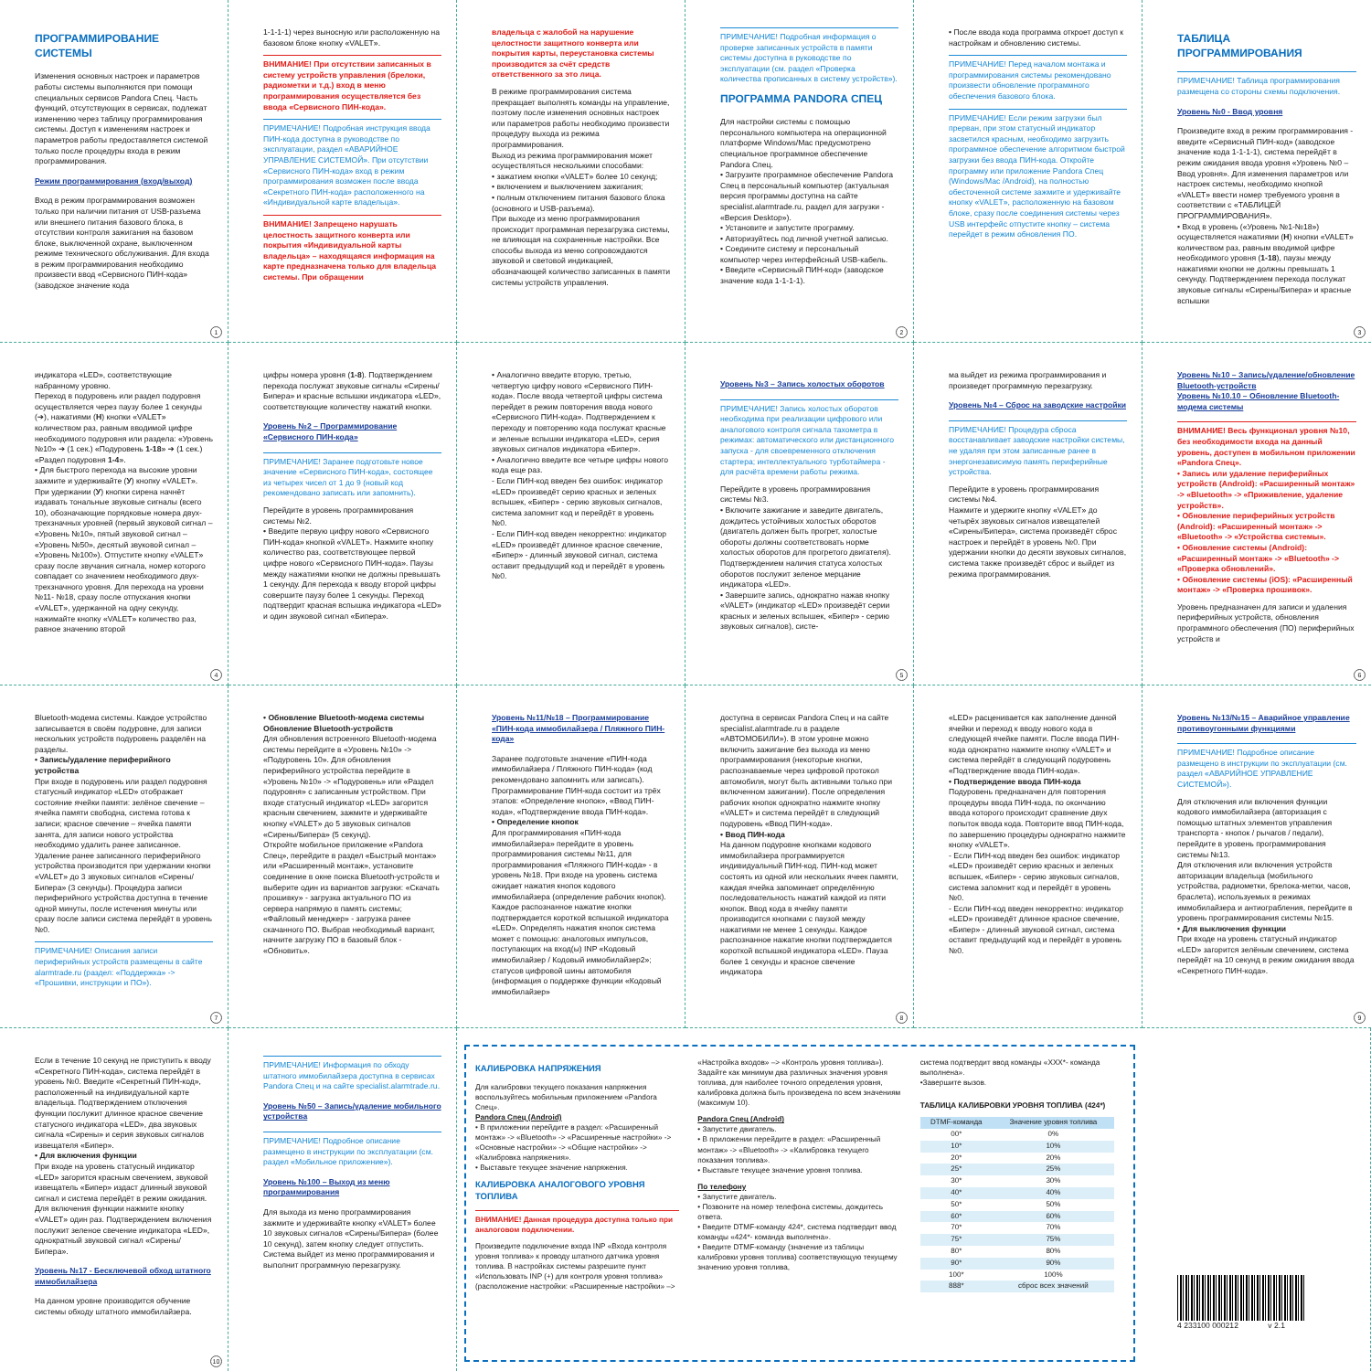ПРОГРАММИРОВАНИЕ СИСТЕМЫ
Изменения основных настроек и параметров работы системы выполняются при помощи специальных сервисов Pandora Спец. Часть функций, отсутствующих в сервисах, подлежат изменению через таблицу программирования системы. Доступ к изменениям настроек и параметров работы предоставляется системой только после процедуры входа в режим программирования.
Режим программирования (вход/выход)
Вход в режим программирования возможен только при наличии питания от USB-разъема или внешнего питания базового блока, в отсутствии контроля зажигания на базовом блоке, выключенной охране, выключенном режиме технического обслуживания. Для входа в режим программирования необходимо произвести ввод «Сервисного ПИН-кода» (заводское значение кода
1
1-1-1-1) через выносную или расположенную на базовом блоке кнопку «VALET».
ВНИМАНИЕ! При отсутствии записанных в систему устройств управления (брелоки, радиометки и т.д.) вход в меню программирования осуществляется без ввода «Сервисного ПИН-кода».
ПРИМЕЧАНИЕ! Подробная инструкция ввода ПИН-кода доступна в руководстве по эксплуатации, раздел «АВАРИЙНОЕ УПРАВЛЕНИЕ СИСТЕМОЙ». При отсутствии «Сервисного ПИН-кода» вход в режим программирования возможен после ввода «Секретного ПИН-кода» расположенного на «Индивидуальной карте владельца».
ВНИМАНИЕ! Запрещено нарушать целостность защитного конверта или покрытия «Индивидуальной карты владельца» – находящаяся информация на карте предназначена только для владельца системы. При обращении
владельца с жалобой на нарушение целостности защитного конверта или покрытия карты, переустановка системы производится за счёт средств ответственного за это лица.
В режиме программирования система прекращает выполнять команды на управление, поэтому после изменения основных настроек или параметров работы необходимо произвести процедуру выхода из режима программирования.
Выход из режима программирования может осуществляться несколькими способами:
• зажатием кнопки «VALET» более 10 секунд;
• включением и выключением зажигания;
• полным отключением питания базового блока (основного и USB-разъема).
При выходе из меню программирования происходит программная перезагрузка системы, не влияющая на сохраненные настройки. Все способы выхода из меню сопровождаются звуковой и световой индикацией, обозначающей количество записанных в памяти системы устройств управления.
ПРИМЕЧАНИЕ! Подробная информация о проверке записанных устройств в памяти системы доступна в руководстве по эксплуатации (см. раздел «Проверка количества прописанных в систему устройств»).
ПРОГРАММА PANDORA СПЕЦ
Для настройки системы с помощью персонального компьютера на операционной платформе Windows/Mac предусмотрено специальное программное обеспечение Pandora Спец.
• Загрузите программное обеспечение Pandora Спец в персональный компьютер (актуальная версия программы доступна на сайте specialist.alarmtrade.ru, раздел для загрузки - «Версия Desktop»).
• Установите и запустите программу.
• Авторизуйтесь под личной учетной записью.
• Соедините систему и персональный компьютер через интерфейсный USB-кабель.
• Введите «Сервисный ПИН-код» (заводское значение кода 1-1-1-1).
2
• После ввода кода программа откроет доступ к настройкам и обновлению системы.
ПРИМЕЧАНИЕ! Перед началом монтажа и программирования системы рекомендовано произвести обновление программного обеспечения базового блока.
ПРИМЕЧАНИЕ! Если режим загрузки был прерван, при этом статусный индикатор засветился красным, необходимо загрузить программное обеспечение алгоритмом быстрой загрузки без ввода ПИН-кода. Откройте программу или приложение Pandora Спец (Windows/Mac /Android), на полностью обесточенной системе зажмите и удерживайте кнопку «VALET», расположенную на базовом блоке, сразу после соединения системы через USB интерфейс отпустите кнопку – система перейдет в режим обновления ПО.
ТАБЛИЦА ПРОГРАММИРОВАНИЯ
ПРИМЕЧАНИЕ! Таблица программирования размещена со стороны схемы подключения.
Уровень №0 - Ввод уровня
Произведите вход в режим программирования - введите «Сервисный ПИН-код» (заводское значение кода 1-1-1-1), система перейдёт в режим ожидания ввода уровня «Уровень №0 – Ввод уровня». Для изменения параметров или настроек системы, необходимо кнопкой «VALET» ввести номер требуемого уровня в соответствии с «ТАБЛИЦЕЙ ПРОГРАММИРОВАНИЯ».
• Вход в уровень («Уровень №1-№18») осуществляется нажатиями (Н) кнопки «VALET» количеством раз, равным вводимой цифре необходимого уровня (1-18), паузы между нажатиями кнопки не должны превышать 1 секунду. Подтверждением перехода послужат звуковые сигналы «Сирены/Бипера» и красные вспышки
3
индикатора «LED», соответствующие набранному уровню.
Переход в подуровень или раздел подуровня осуществляется через паузу более 1 секунды (➔), нажатиями (Н) кнопки «VALET» количеством раз, равным вводимой цифре необходимого подуровня или раздела: «Уровень №10» ➔ (1 сек.) «Подуровень 1-18» ➔ (1 сек.) «Раздел подуровня 1-4».
• Для быстрого перехода на высокие уровни зажмите и удерживайте (У) кнопку «VALET». При удержании (У) кнопки сирена начнёт издавать тональные звуковые сигналы (всего 10), обозначающие порядковые номера двух-трехзначных уровней (первый звуковой сигнал – «Уровень №10», пятый звуковой сигнал – «Уровень №50», десятый звуковой сигнал – «Уровень №100»). Отпустите кнопку «VALET» сразу после звучания сигнала, номер которого совпадает со значением необходимого двух-трехзначного уровня. Для перехода на уровни №11- №18, сразу после отпускания кнопки «VALET», удержанной на одну секунду, нажимайте кнопку «VALET» количество раз, равное значению второй
4
цифры номера уровня (1-8). Подтверждением перехода послужат звуковые сигналы «Сирены/Бипера» и красные вспышки индикатора «LED», соответствующие количеству нажатий кнопки.
Уровень №2 – Программирование «Сервисного ПИН-кода»
ПРИМЕЧАНИЕ! Заранее подготовьте новое значение «Сервисного ПИН-кода», состоящее из четырех чисел от 1 до 9 (новый код рекомендовано записать или запомнить).
Перейдите в уровень программирования системы №2.
• Введите первую цифру нового «Сервисного ПИН-кода» кнопкой «VALET». Нажмите кнопку количество раз, соответствующее первой цифре нового «Сервисного ПИН-кода». Паузы между нажатиями кнопки не должны превышать 1 секунду. Для перехода к вводу второй цифры совершите паузу более 1 секунды. Переход подтвердит красная вспышка индикатора «LED» и один звуковой сигнал «Бипера».
• Аналогично введите вторую, третью, четвертую цифру нового «Сервисного ПИН-кода». После ввода четвертой цифры система перейдет в режим повторения ввода нового «Сервисного ПИН-кода». Подтверждением к переходу и повторению кода послужат красные и зеленые вспышки индикатора «LED», серия звуковых сигналов индикатора «Бипер».
• Аналогично введите все четыре цифры нового кода еще раз.
- Если ПИН-код введен без ошибок: индикатор «LED» произведёт серию красных и зеленых вспышек, «Бипер» - серию звуковых сигналов, система запомнит код и перейдёт в уровень №0.
- Если ПИН-код введен некорректно: индикатор «LED» произведёт длинное красное свечение, «Бипер» - длинный звуковой сигнал, система оставит предыдущий код и перейдёт в уровень №0.
Уровень №3 – Запись холостых оборотов
ПРИМЕЧАНИЕ! Запись холостых оборотов необходима при реализации цифрового или аналогового контроля сигнала тахометра в режимах: автоматического или дистанционного запуска - для своевременного отключения стартера; интеллектуального турботаймера - для расчёта времени работы режима.
Перейдите в уровень программирования системы №3.
• Включите зажигание и заведите двигатель, дождитесь устойчивых холостых оборотов (двигатель должен быть прогрет, холостые обороты должны соответствовать норме холостых оборотов для прогретого двигателя). Подтверждением наличия статуса холостых оборотов послужит зеленое мерцание индикатора «LED».
• Завершите запись, однократно нажав кнопку «VALET» (индикатор «LED» произведёт серии красных и зеленых вспышек, «Бипер» - серию звуковых сигналов), систе-
5
ма выйдет из режима программирования и произведет программную перезагрузку.
Уровень №4 – Сброс на заводские настройки
ПРИМЕЧАНИЕ! Процедура сброса восстанавливает заводские настройки системы, не удаляя при этом записанные ранее в энергонезависимую память периферийные устройства.
Перейдите в уровень программирования системы №4.
Нажмите и удержите кнопку «VALET» до четырёх звуковых сигналов извещателей «Сирены/Бипера», система произведёт сброс настроек и перейдёт в уровень №0. При удержании кнопки до десяти звуковых сигналов, система также произведёт сброс и выйдет из режима программирования.
Уровень №10 – Запись/удаление/обновление Bluetooth-устройств
Уровень №10.10 – Обновление Bluetooth-модема системы
ВНИМАНИЕ! Весь функционал уровня №10, без необходимости входа на данный уровень, доступен в мобильном приложении «Pandora Спец».
• Запись или удаление периферийных устройств (Android): «Расширенный монтаж» -> «Bluetooth» -> «Приживление, удаление устройств».
• Обновление периферийных устройств (Android): «Расширенный монтаж» -> «Bluetooth» -> «Устройства системы».
• Обновление системы (Android): «Расширенный монтаж» -> «Bluetooth» -> «Проверка обновлений».
• Обновление системы (iOS): «Расширенный монтаж» -> «Проверка прошивок».
Уровень предназначен для записи и удаления периферийных устройств, обновления программного обеспечения (ПО) периферийных устройств и
6
Bluetooth-модема системы. Каждое устройство записывается в своём подуровне, для записи нескольких устройств подуровень разделён на разделы.
• Запись/удаление периферийного устройства
При входе в подуровень или раздел подуровня статусный индикатор «LED» отображает состояние ячейки памяти: зелёное свечение – ячейка памяти свободна, система готова к записи; красное свечение – ячейка памяти занята, для записи нового устройства необходимо удалить ранее записанное. Удаление ранее записанного периферийного устройства производится при удержании кнопки «VALET» до 3 звуковых сигналов «Сирены/Бипера» (3 секунды). Процедура записи периферийного устройства доступна в течение одной минуты, после истечения минуты или сразу после записи система перейдёт в уровень №0.
ПРИМЕЧАНИЕ! Описания записи периферийных устройств размещены в сайте alarmtrade.ru (раздел: «Поддержка» -> «Прошивки, инструкции и ПО»).
7
• Обновление Bluetooth-модема системы
Обновление Bluetooth-устройств
Для обновления встроенного Bluetooth-модема системы перейдите в «Уровень №10» -> «Подуровень 10». Для обновления периферийного устройства перейдите в «Уровень №10» -> «Подуровень» или «Раздел подуровня» с записанным устройством. При входе статусный индикатор «LED» загорится красным свечением, зажмите и удерживайте кнопку «VALET» до 5 звуковых сигналов «Сирены/Бипера» (5 секунд).
Откройте мобильное приложение «Pandora Спец», перейдите в раздел «Быстрый монтаж» или «Расширенный монтаж», установите соединение в окне поиска Bluetooth-устройств и выберите один из вариантов загрузки: «Скачать прошивку» - загрузка актуального ПО из сервера напрямую в память системы; «Файловый менеджер» - загрузка ранее скачанного ПО. Выбрав необходимый вариант, начните загрузку ПО в базовый блок - «Обновить».
Уровень №11/№18 – Программирование «ПИН-кода иммобилайзера / Пляжного ПИН-кода»
Заранее подготовьте значение «ПИН-кода иммобилайзера / Пляжного ПИН-кода» (код рекомендовано запомнить или записать).
Программирование ПИН-кода состоит из трёх этапов: «Определение кнопок», «Ввод ПИН-кода», «Подтверждение ввода ПИН-кода».
• Определение кнопок
Для программирования «ПИН-кода иммобилайзера» перейдите в уровень программирования системы №11, для программирования «Пляжного ПИН-кода» - в уровень №18. При входе на уровень система ожидает нажатия кнопок кодового иммобилайзера (определение рабочих кнопок). Каждое распознанное нажатие кнопки подтверждается короткой вспышкой индикатора «LED». Определять нажатия кнопок система может с помощью: аналоговых импульсов, поступающих на вход(ы) INP «Кодовый иммобилайзер / Кодовый иммобилайзер2»; статусов цифровой шины автомобиля (информация о поддержке функции «Кодовый иммобилайзер»
доступна в сервисах Pandora Спец и на сайте specialist.alarmtrade.ru в разделе «АВТОМОБИЛИ»). В этом уровне можно включить зажигание без выхода из меню программирования (некоторые кнопки, распознаваемые через цифровой протокол автомобиля, могут быть активными только при включенном зажигании). После определения рабочих кнопок однократно нажмите кнопку «VALET» и система перейдёт в следующий подуровень «Ввод ПИН-кода».
• Ввод ПИН-кода
На данном подуровне кнопками кодового иммобилайзера программируется индивидуальный ПИН-код. ПИН-код может состоять из одной или нескольких ячеек памяти, каждая ячейка запоминает определённую последовательность нажатий каждой из пяти кнопок. Ввод кода в ячейку памяти производится кнопками с паузой между нажатиями не менее 1 секунды. Каждое распознанное нажатие кнопки подтверждается короткой вспышкой индикатора «LED». Пауза более 1 секунды и красное свечение индикатора
8
«LED» расценивается как заполнение данной ячейки и переход к вводу нового кода в следующей ячейке памяти. После ввода ПИН-кода однократно нажмите кнопку «VALET» и система перейдёт в следующий подуровень «Подтверждение ввода ПИН-кода».
• Подтверждение ввода ПИН-кода
Подуровень предназначен для повторения процедуры ввода ПИН-кода, по окончанию ввода которого происходит сравнение двух попыток ввода кода. Повторите ввод ПИН-кода, по завершению процедуры однократно нажмите кнопку «VALET».
- Если ПИН-код введен без ошибок: индикатор «LED» произведёт серию красных и зеленых вспышек, «Бипер» - серию звуковых сигналов, система запомнит код и перейдёт в уровень №0.
- Если ПИН-код введен некорректно: индикатор «LED» произведёт длинное красное свечение, «Бипер» - длинный звуковой сигнал, система оставит предыдущий код и перейдёт в уровень №0.
Уровень №13/№15 – Аварийное управление противоугонными функциями
ПРИМЕЧАНИЕ! Подробное описание размещено в инструкции по эксплуатации (см. раздел «АВАРИЙНОЕ УПРАВЛЕНИЕ СИСТЕМОЙ»).
Для отключения или включения функции кодового иммобилайзера (авторизация с помощью штатных элементов управления транспорта - кнопок / рычагов / педали), перейдите в уровень программирования системы №13.
Для отключения или включения устройств авторизации владельца (мобильного устройства, радиометки, брелока-метки, часов, браслета), используемых в режимах иммобилайзера и антиограбления, перейдите в уровень программирования системы №15.
• Для выключения функции
При входе на уровень статусный индикатор «LED» загорится зелёным свечением, система перейдёт на 10 секунд в режим ожидания ввода «Секретного ПИН-кода».
9
Если в течение 10 секунд не приступить к вводу «Секретного ПИН-кода», система перейдёт в уровень №0. Введите «Секретный ПИН-код», расположенный на индивидуальной карте владельца. Подтверждением отключения функции послужит длинное красное свечение статусного индикатора «LED», два звуковых сигнала «Сирены» и серия звуковых сигналов извещателя «Бипер».
• Для включения функции
При входе на уровень статусный индикатор «LED» загорится красным свечением, звуковой извещатель «Бипер» издаст длинный звуковой сигнал и система перейдёт в режим ожидания. Для включения функции нажмите кнопку «VALET» один раз. Подтверждением включения послужит зеленое свечение индикатора «LED», однократный звуковой сигнал «Сирены/Бипера».
Уровень №17 - Бесключевой обход штатного иммобилайзера
На данном уровне производится обучение системы обходу штатного иммобилайзера.
10
ПРИМЕЧАНИЕ! Информация по обходу штатного иммобилайзера доступна в сервисах Pandora Спец и на сайте specialist.alarmtrade.ru.
Уровень №50 – Запись/удаление мобильного устройства
ПРИМЕЧАНИЕ! Подробное описание размещено в инструкции по эксплуатации (см. раздел «Мобильное приложение»).
Уровень №100 – Выход из меню программирования
Для выхода из меню программирования зажмите и удерживайте кнопку «VALET» более 10 звуковых сигналов «Сирены/Бипера» (более 10 секунд), затем кнопку следует отпустить. Система выйдет из меню программирования и выполнит программную перезагрузку.
КАЛИБРОВКА НАПРЯЖЕНИЯ
Для калибровки текущего показания напряжения воспользуйтесь мобильным приложением «Pandora Спец».
Pandora Спец (Android)
• В приложении перейдите в раздел: «Расширенный монтаж» -> «Bluetooth» -> «Расширенные настройки» -> «Основные настройки» -> «Общие настройки» -> «Калибровка напряжения».
• Выставьте текущее значение напряжения.
КАЛИБРОВКА АНАЛОГОВОГО УРОВНЯ ТОПЛИВА
ВНИМАНИЕ! Данная процедура доступна только при аналоговом подключении.
Произведите подключение входа INP «Входа контроля уровня топлива» к проводу штатного датчика уровня топлива. В настройках системы разрешите пункт «Использовать INP (+) для контроля уровня топлива» (расположение настройки: «Расширенные настройки» –>
«Настройка входов» –> «Контроль уровня топлива»). Задайте как минимум два различных значения уровня топлива, для наиболее точного определения уровня, калибровка должна быть произведена по всем значениям (максимум 10).
Pandora Спец (Android)
• Запустите двигатель.
• В приложении перейдите в раздел: «Расширенный монтаж» -> «Bluetooth» -> «Калибровка текущего показания топлива».
• Выставьте текущее значение уровня топлива.
По телефону
• Запустите двигатель.
• Позвоните на номер телефона системы, дождитесь ответа.
• Введите DTMF-команду 424*, система подтвердит ввод команды «424*- команда выполнена».
• Введите DTMF-команду (значение из таблицы калибровки уровня топлива) соответствующую текущему значению уровня топлива,
система подтвердит ввод команды «ХХХ*- команда выполнена».
•Завершите вызов.
ТАБЛИЦА КАЛИБРОВКИ УРОВНЯ ТОПЛИВА (424*)
| DTMF-команда | Значение уровня топлива |
| --- | --- |
| 00* | 0% |
| 10* | 10% |
| 20* | 20% |
| 25* | 25% |
| 30* | 30% |
| 40* | 40% |
| 50* | 50% |
| 60* | 60% |
| 70* | 70% |
| 75* | 75% |
| 80* | 80% |
| 90* | 90% |
| 100* | 100% |
| 888* | сброс всех значений |
4 233100 000212 v 2.1